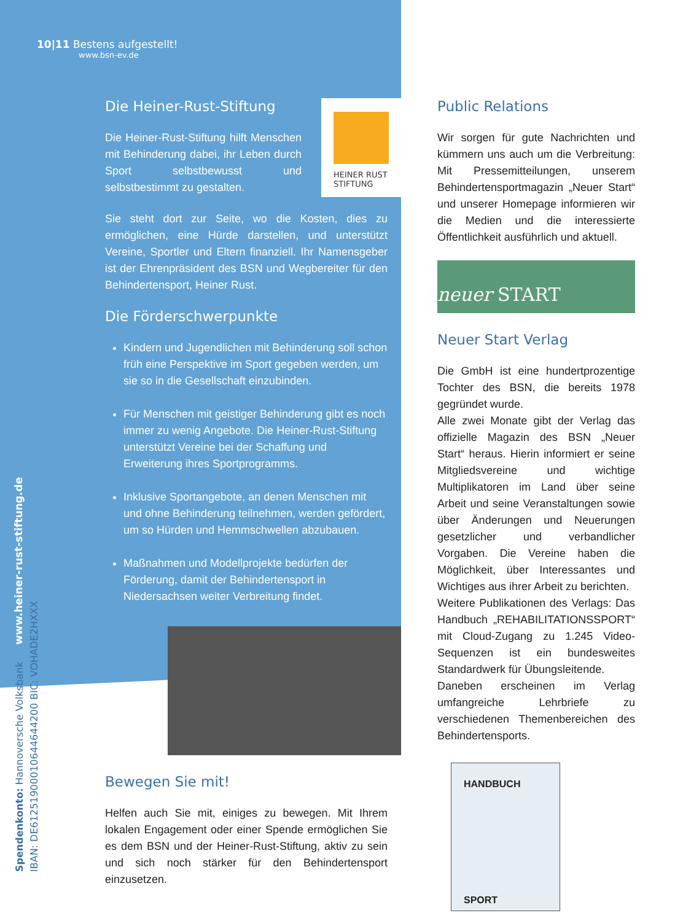10|11 Bestens aufgestellt!
www.bsn-ev.de
Die Heiner-Rust-Stiftung
Die Heiner-Rust-Stiftung hilft Menschen mit Behinderung dabei, ihr Leben durch Sport selbstbewusst und selbstbestimmt zu gestalten.
Sie steht dort zur Seite, wo die Kosten, dies zu ermöglichen, eine Hürde darstellen, und unterstützt Vereine, Sportler und Eltern finanziell. Ihr Namensgeber ist der Ehrenpräsident des BSN und Wegbereiter für den Behindertensport, Heiner Rust.
Die Förderschwerpunkte
Kindern und Jugendlichen mit Behinderung soll schon früh eine Perspektive im Sport gegeben werden, um sie so in die Gesellschaft einzubinden.
Für Menschen mit geistiger Behinderung gibt es noch immer zu wenig Angebote. Die Heiner-Rust-Stiftung unterstützt Vereine bei der Schaffung und Erweiterung ihres Sportprogramms.
Inklusive Sportangebote, an denen Menschen mit und ohne Behinderung teilnehmen, werden gefördert, um so Hürden und Hemmschwellen abzubauen.
Maßnahmen und Modellprojekte bedürfen der Förderung, damit der Behindertensport in Niedersachsen weiter Verbreitung findet.
HEINER RUST
STIFTUNG
Bewegen Sie mit!
Helfen auch Sie mit, einiges zu bewegen. Mit Ihrem lokalen Engagement oder einer Spende ermöglichen Sie es dem BSN und der Heiner-Rust-Stiftung, aktiv zu sein und sich noch stärker für den Behindertensport einzusetzen.
Public Relations
Wir sorgen für gute Nachrichten und kümmern uns auch um die Verbreitung: Mit Pressemitteilungen, unserem Behindertensportmagazin „Neuer Start“ und unserer Homepage informieren wir die Medien und die interessierte Öffentlichkeit ausführlich und aktuell.
neuer START
Neuer Start Verlag
Die GmbH ist eine hundertprozentige Tochter des BSN, die bereits 1978 gegründet wurde.
Alle zwei Monate gibt der Verlag das offizielle Magazin des BSN „Neuer Start“ heraus. Hierin informiert er seine Mitgliedsvereine und wichtige Multiplikatoren im Land über seine Arbeit und seine Veranstaltungen sowie über Änderungen und Neuerungen gesetzlicher und verbandlicher Vorgaben. Die Vereine haben die Möglichkeit, über Interessantes und Wichtiges aus ihrer Arbeit zu berichten.
Weitere Publikationen des Verlags: Das Handbuch „REHABILITATIONSSPORT“ mit Cloud-Zugang zu 1.245 Video-Sequenzen ist ein bundesweites Standardwerk für Übungsleitende.
Daneben erscheinen im Verlag umfangreiche Lehrbriefe zu verschiedenen Themenbereichen des Behindertensports.
HANDBUCH
SPORT
www.heiner-rust-stiftung.de
Spendenkonto: Hannoversche Volksbank
IBAN: DE61251900010644644200 BIC: VOHADE2HXXX